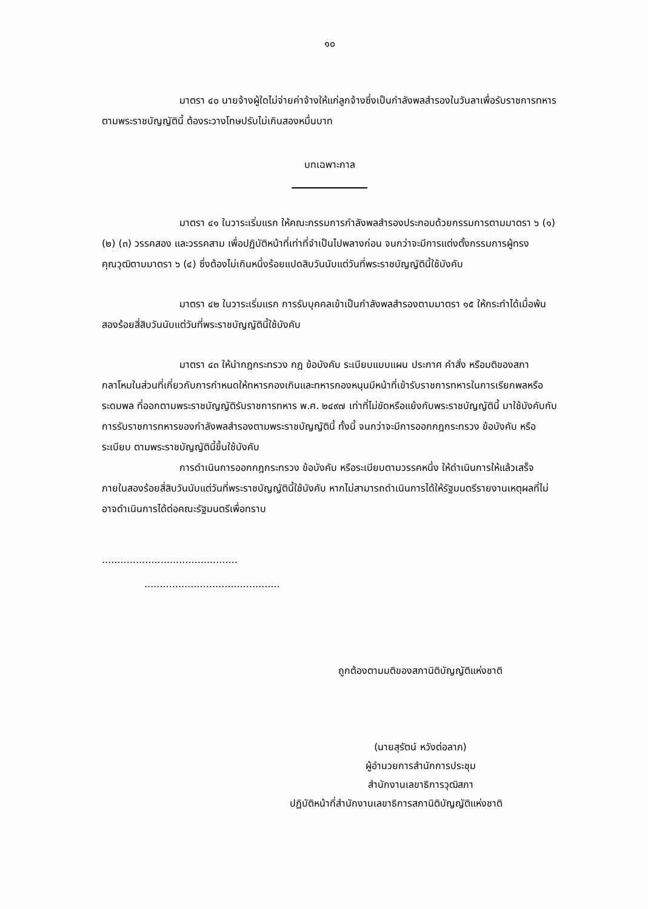๑๐
มาตรา ๔๐ นายจ้างผู้ใดไม่จ่ายค่าจ้างให้แก่ลูกจ้างซึ่งเป็นกำลังพลสำรองในวันลาเพื่อรับราชการทหารตามพระราชบัญญัตินี้ ต้องระวางโทษปรับไม่เกินสองหมื่นบาท
บทเฉพาะกาล
มาตรา ๔๑ ในวาระเริ่มแรก ให้คณะกรรมการกำลังพลสำรองประกอบด้วยกรรมการตามมาตรา ๖ (๑) (๒) (๓) วรรคสอง และวรรคสาม เพื่อปฏิบัติหน้าที่เท่าที่จำเป็นไปพลางก่อน จนกว่าจะมีการแต่งตั้งกรรมการผู้ทรงคุณวุฒิตามมาตรา ๖ (๔) ซึ่งต้องไม่เกินหนึ่งร้อยแปดสิบวันนับแต่วันที่พระราชบัญญัตินี้ใช้บังคับ
มาตรา ๔๒ ในวาระเริ่มแรก การรับบุคคลเข้าเป็นกำลังพลสำรองตามมาตรา ๑๕ ให้กระทำได้เมื่อพ้นสองร้อยสี่สิบวันนับแต่วันที่พระราชบัญญัตินี้ใช้บังคับ
มาตรา ๔๓ ให้นำกฎกระทรวง กฎ ข้อบังคับ ระเบียบแบบแผน ประกาศ คำสั่ง หรือมติของสภากลาโหมในส่วนที่เกี่ยวกับการกำหนดให้ทหารกองเกินและทหารกองหนุนมีหน้าที่เข้ารับราชการทหารในการเรียกพลหรือระดมพล ที่ออกตามพระราชบัญญัติรับราชการทหาร พ.ศ. ๒๔๙๗ เท่าที่ไม่ขัดหรือแย้งกับพระราชบัญญัตินี้ มาใช้บังคับกับการรับราชการทหารของกำลังพลสำรองตามพระราชบัญญัตินี้ ทั้งนี้ จนกว่าจะมีการออกกฎกระทรวง ข้อบังคับ หรือระเบียบ ตามพระราชบัญญัตินี้ขึ้นใช้บังคับ
การดำเนินการออกกฎกระทรวง ข้อบังคับ หรือระเบียบตามวรรคหนึ่ง ให้ดำเนินการให้แล้วเสร็จภายในสองร้อยสี่สิบวันนับแต่วันที่พระราชบัญญัตินี้ใช้บังคับ หากไม่สามารถดำเนินการได้ให้รัฐมนตรีรายงานเหตุผลที่ไม่อาจดำเนินการได้ต่อคณะรัฐมนตรีเพื่อทราบ
............................................
............................................
ถูกต้องตามมติของสภานิติบัญญัติแห่งชาติ
(นายสุรัตน์ หวังต่อลาภ)
ผู้อำนวยการสำนักการประชุม
สำนักงานเลขาธิการวุฒิสภา
ปฏิบัติหน้าที่สำนักงานเลขาธิการสภานิติบัญญัติแห่งชาติ